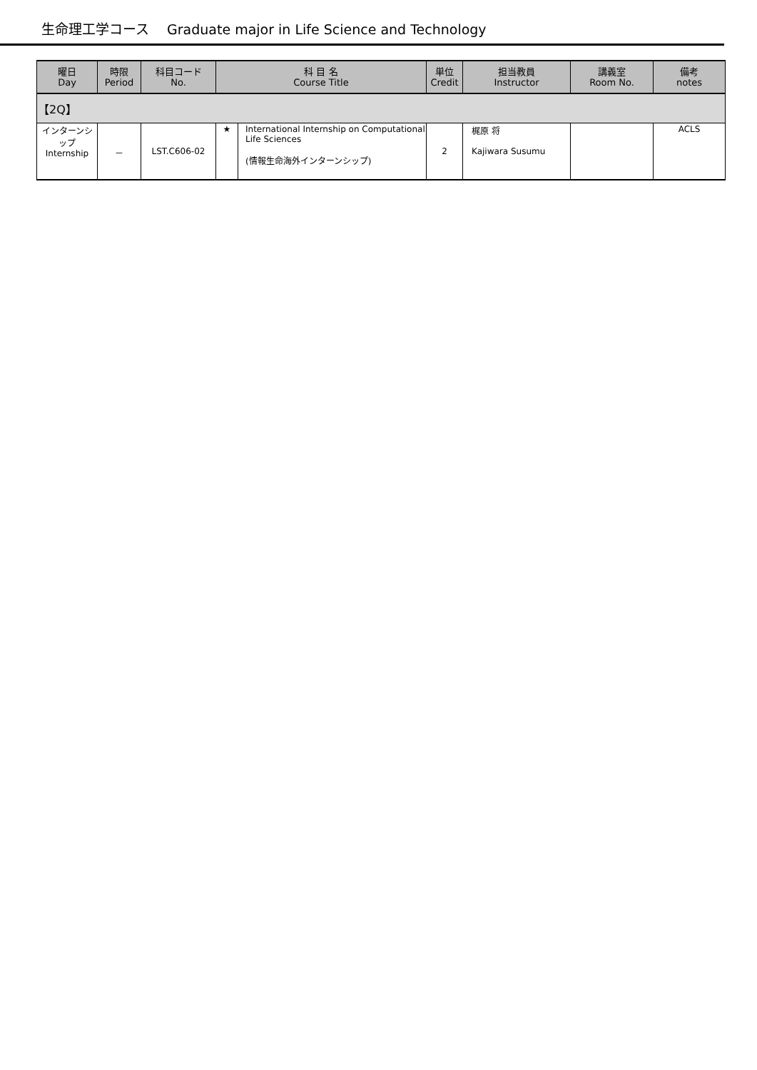生命理工学コース　 Graduate major in Life Science and Technology
| 曜日 Day | 時限 Period | 科目コード No. | 科 目 名 Course Title | | 単位 Credit | 担当教員 Instructor | 講義室 Room No. | 備考 notes |
| --- | --- | --- | --- | --- | --- | --- | --- | --- |
| 【2Q】 | | | | | | | | |
| インターンシップ Internship | － | LST.C606-02 | ★ | International Internship on Computational Life Sciences (情報生命海外インターンシップ) | 2 | 梶原 将 Kajiwara Susumu | | ACLS |